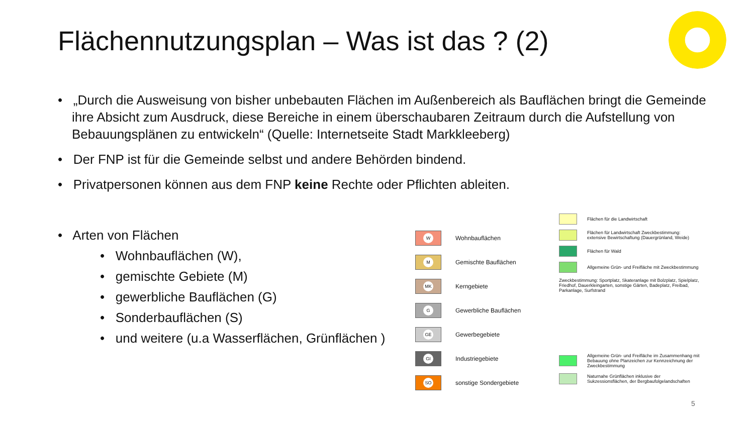Flächennutzungsplan – Was ist das ? (2)
• „Durch die Ausweisung von bisher unbebauten Flächen im Außenbereich als Bauflächen bringt die Gemeinde ihre Absicht zum Ausdruck, diese Bereiche in einem überschaubaren Zeitraum durch die Aufstellung von Bebauungsplänen zu entwickeln“ (Quelle: Internetseite Stadt Markkleeberg)
• Der FNP ist für die Gemeinde selbst und andere Behörden bindend.
• Privatpersonen können aus dem FNP keine Rechte oder Pflichten ableiten.
• Arten von Flächen
• Wohnbauflächen (W),
• gemischte Gebiete (M)
• gewerbliche Bauflächen (G)
• Sonderbauflächen (S)
• und weitere (u.a Wasserflächen, Grünflächen )
W
Wohnbauflächen
M
Gemischte Bauflächen
MK
Kerngebiete
G
Gewerbliche Bauflächen
GE
Gewerbegebiete
GI
Industriegebiete
SO
sonstige Sondergebiete
Flächen für die Landwirtschaft
Flächen für Landwirtschaft Zweckbestimmung: extensive Bewirtschaftung (Dauergrünland, Weide)
Flächen für Wald
Allgemeine Grün- und Freifläche mit Zweckbestimmung
Zweckbestimmung: Sportplatz, Skateranlage mit Bolzplatz, Spielplatz, Friedhof, Dauerkleingarten, sonstige Gärten, Badeplatz, Freibad, Parkanlage, Surfstrand
Allgemeine Grün- und Freifläche im Zusammenhang mit Bebauung ohne Planzeichen zur Kennzeichnung der Zweckbestimmung
Naturnahe Grünflächen inklusive der Sukzessionsflächen, der Bergbaufolgelandschaften
5